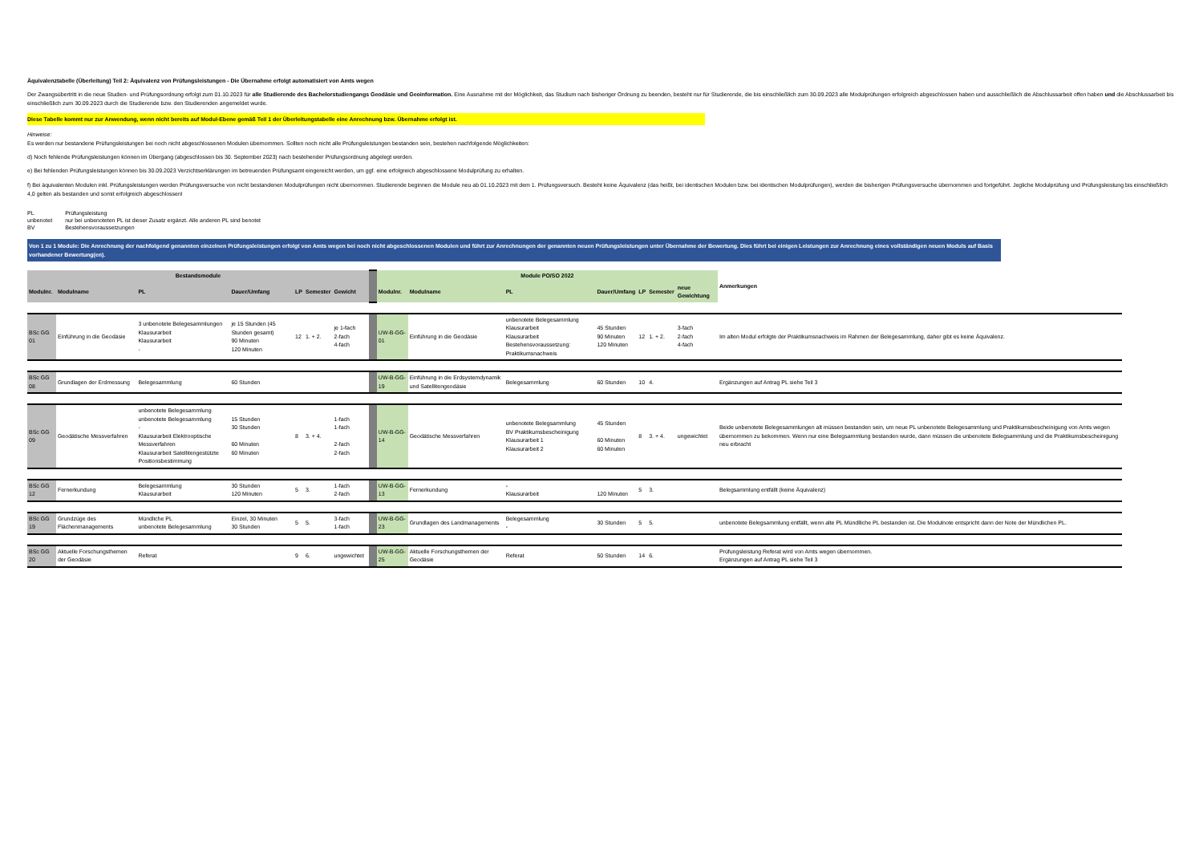Äquivalenztabelle (Überleitung) Teil 2: Äquivalenz von Prüfungsleistungen - Die Übernahme erfolgt automatisiert von Amts wegen
Der Zwangsübertritt in die neue Studien- und Prüfungsordnung erfolgt zum 01.10.2023 für alle Studierende des Bachelorstudiengangs Geodäsie und Geoinformation. Eine Ausnahme mit der Möglichkeit, das Studium nach bisheriger Ordnung zu beenden, besteht nur für Studierende, die bis einschließlich zum 30.09.2023 alle Modulprüfungen erfolgreich abgeschlossen haben und ausschließlich die Abschlussarbeit offen haben und die Abschlussarbeit bis einschließlich zum 30.09.2023 durch die Studierende bzw. den Studierenden angemeldet wurde.
Diese Tabelle kommt nur zur Anwendung, wenn nicht bereits auf Modul-Ebene gemäß Teil 1 der Überleitungstabelle eine Anrechnung bzw. Übernahme erfolgt ist.
Hinweise:
Es werden nur bestandene Prüfungsleistungen bei noch nicht abgeschlossenen Modulen übernommen. Sollten noch nicht alle Prüfungsleistungen bestanden sein, bestehen nachfolgende Möglichkeiten:
d) Noch fehlende Prüfungsleistungen können im Übergang (abgeschlossen bis 30. September 2023) nach bestehender Prüfungsordnung abgelegt werden.
e) Bei fehlenden Prüfungsleistungen können bis 30.09.2023 Verzichtserklärungen im betreuenden Prüfungsamt eingereicht werden, um ggf. eine erfolgreich abgeschlossene Modulprüfung zu erhalten.
f) Bei äquivalenten Modulen inkl. Prüfungsleistungen werden Prüfungsversuche von nicht bestandenen Modulprüfungen nicht übernommen. Studierende beginnen die Module neu ab 01.10.2023 mit dem 1. Prüfungsversuch. Besteht keine Äquivalenz (das heißt, bei identischen Modulen bzw. bei identischen Modulprüfungen), werden die bisherigen Prüfungsversuche übernommen und fortgeführt. Jegliche Modulprüfung und Prüfungsleistung bis einschließlich 4,0 gelten als bestanden und somit erfolgreich abgeschlossen!
| PL | Prüfungsleistung |
| unbenotet | nur bei unbenoteten PL ist dieser Zusatz ergänzt. Alle anderen PL sind benotet |
| BV | Bestehensvoraussetzungen |
Von 1 zu 1 Module: Die Anrechnung der nachfolgend genannten einzelnen Prüfungsleistungen erfolgt von Amts wegen bei noch nicht abgeschlossenen Modulen und führt zur Anrechnungen der genannten neuen Prüfungsleistungen unter Übernahme der Bewertung. Dies führt bei einigen Leistungen zur Anrechnung eines vollständigen neuen Moduls auf Basis vorhandener Bewertung(en).
| Bestandsmodule | | | | | | | | | Module PO/SO 2022 | | | | | | | Anmerkungen |
| Modulnr. | Modulname | PL | Dauer/Umfang | LP | Semester | Gewicht | | | Modulnr. | Modulname | PL | Dauer/Umfang | LP | Semester | neue Gewichtung | |
| BSc GG 01 | Einführung in die Geodäsie | 3 unbenotete Belegesammlungen Klausurarbeit Klausurarbeit - | je 15 Stunden (45 Stunden gesamt) 90 Minuten 120 Minuten | 12 | 1. + 2. | je 1-fach 2-fach 4-fach | | | UW-B-GG-01 | Einführung in die Geodäsie | unbenotete Belegesammlung Klausurarbeit Klausurarbeit Bestehensvoraussetzung: Praktikumsnachweis | 45 Stunden 90 Minuten 120 Minuten | 12 | 1. + 2. | 3-fach 2-fach 4-fach | Im alten Modul erfolgte der Praktikumsnachweis im Rahmen der Belegesammlung, daher gibt es keine Äquivalenz. |
| BSc GG 08 | Grundlagen der Erdmessung | Belegesammlung | 60 Stunden | | | | | | UW-B-GG-19 | Einführung in die Erdsystemdynamik und Satellitengeodäsie | Belegesammlung | 60 Stunden | 10 | 4. | | Ergänzungen auf Antrag PL siehe Teil 3 |
| BSc GG 09 | Geodätische Messverfahren | unbenotete Belegesammlung unbenotete Belegesammlung - Klausurarbeit Elektrooptische Messverfahren Klausurarbeit Satellitengestützte Positionsbestimmung | 15 Stunden 30 Stunden 60 Minuten 60 Minuten | 8 | 3. + 4. | 1-fach 1-fach 2-fach 2-fach | | | UW-B-GG-14 | Geodätische Messverfahren | unbenotete Belegsammlung BV Praktikumsbescheinigung Klausurarbeit 1 Klausurarbeit 2 | 45 Stunden 60 Minuten 60 Minuten | 8 | 3. + 4. | ungewichtet | Beide unbenotete Belegesammlungen alt müssen bestanden sein, um neue PL unbenotete Belegesammlung und Praktikumsbescheinigung von Amts wegen übernommen zu bekommen. Wenn nur eine Belegsammlung bestanden wurde, dann müssen die unbenotete Belegsammlung und die Praktikumsbescheinigung neu erbracht |
| BSc GG 12 | Fernerkundung | Belegesammlung Klausurarbeit | 30 Stunden 120 Minuten | 5 | 3. | 1-fach 2-fach | | | UW-B-GG-13 | Fernerkundung | - Klausurarbeit | 120 Minuten | 5 | 3. | | Belegsammlung entfällt (keine Äquivalenz) |
| BSc GG 19 | Grundzüge des Flächenmanagements | Mündliche PL unbenotete Belegesammlung | Einzel, 30 Minuten 30 Stunden | 5 | 5. | 3-fach 1-fach | | | UW-B-GG-23 | Grundlagen des Landmanagements | Belegesammlung - | 30 Stunden | 5 | 5. | | unbenotete Belegsammlung entfällt, wenn alte PL Mündlliche PL bestanden ist. Die Modulnote entspricht dann der Note der Mündlichen PL. |
| BSc GG 20 | Aktuelle Forschungsthemen der Geodäsie | Referat | | 9 | 6. | ungewichtet | | | UW-B-GG-25 | Aktuelle Forschungsthemen der Geodäsie | Referat | 50 Stunden | 14 | 6. | | Prüfungsleistung Referat wird von Amts wegen übernommen. Ergänzungen auf Antrag PL siehe Teil 3 |